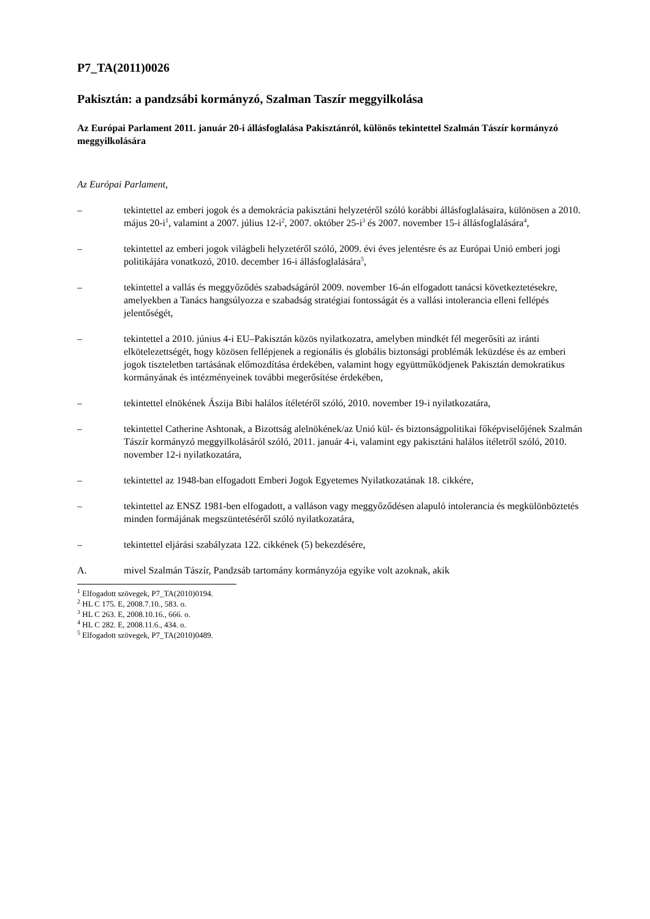P7_TA(2011)0026
Pakisztán: a pandzsábi kormányzó, Szalman Taszír meggyilkolása
Az Európai Parlament 2011. január 20-i állásfoglalása Pakisztánról, különös tekintettel Szalmán Tászír kormányzó meggyilkolására
Az Európai Parlament,
– tekintettel az emberi jogok és a demokrácia pakisztáni helyzetéről szóló korábbi állásfoglalásaira, különösen a 2010. május 20-i<sup>1</sup>, valamint a 2007. július 12-i<sup>2</sup>, 2007. október 25-i<sup>3</sup> és 2007. november 15-i állásfoglalására<sup>4</sup>,
– tekintettel az emberi jogok világbeli helyzetéről szóló, 2009. évi éves jelentésre és az Európai Unió emberi jogi politikájára vonatkozó, 2010. december 16-i állásfoglalására<sup>5</sup>,
– tekintettel a vallás és meggyőződés szabadságáról 2009. november 16-án elfogadott tanácsi következtetésekre, amelyekben a Tanács hangsúlyozza e szabadság stratégiai fontosságát és a vallási intolerancia elleni fellépés jelentőségét,
– tekintettel a 2010. június 4-i EU–Pakisztán közös nyilatkozatra, amelyben mindkét fél megerősíti az iránti elkötelezettségét, hogy közösen fellépjenek a regionális és globális biztonsági problémák leküzdése és az emberi jogok tiszteletben tartásának előmozdítása érdekében, valamint hogy együttműködjenek Pakisztán demokratikus kormányának és intézményeinek további megerősítése érdekében,
– tekintettel elnökének Ászija Bibi halálos ítéletéről szóló, 2010. november 19-i nyilatkozatára,
– tekintettel Catherine Ashtonak, a Bizottság alelnökének/az Unió kül- és biztonságpolitikai főképviselőjének Szalmán Tászír kormányzó meggyilkolásáról szóló, 2011. január 4-i, valamint egy pakisztáni halálos ítéletről szóló, 2010. november 12-i nyilatkozatára,
– tekintettel az 1948-ban elfogadott Emberi Jogok Egyetemes Nyilatkozatának 18. cikkére,
– tekintettel az ENSZ 1981-ben elfogadott, a valláson vagy meggyőződésen alapuló intolerancia és megkülönböztetés minden formájának megszüntetéséről szóló nyilatkozatára,
– tekintettel eljárási szabályzata 122. cikkének (5) bekezdésére,
A. mivel Szalmán Tászír, Pandzsáb tartomány kormányzója egyike volt azoknak, akik
<sup>1</sup> Elfogadott szövegek, P7_TA(2010)0194.
<sup>2</sup> HL C 175. E, 2008.7.10., 583. o.
<sup>3</sup> HL C 263. E, 2008.10.16., 666. o.
<sup>4</sup> HL C 282. E, 2008.11.6., 434. o.
<sup>5</sup> Elfogadott szövegek, P7_TA(2010)0489.